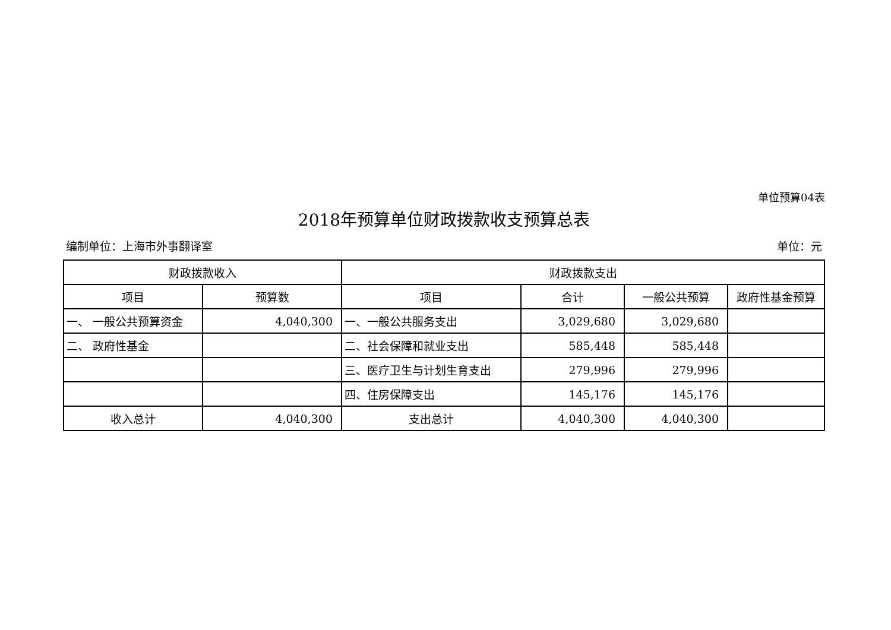单位预算04表
2018年预算单位财政拨款收支预算总表
编制单位：上海市外事翻译室 单位：元
| 财政拨款收入 | | 财政拨款支出 | | | |
| --- | --- | --- | --- | --- | --- |
| 项目 | 预算数 | 项目 | 合计 | 一般公共预算 | 政府性基金预算 |
| 一、 一般公共预算资金 | 4,040,300 | 一、一般公共服务支出 | 3,029,680 | 3,029,680 | |
| 二、 政府性基金 | | 二、社会保障和就业支出 | 585,448 | 585,448 | |
| | | 三、医疗卫生与计划生育支出 | 279,996 | 279,996 | |
| | | 四、住房保障支出 | 145,176 | 145,176 | |
| 收入总计 | 4,040,300 | 支出总计 | 4,040,300 | 4,040,300 | |